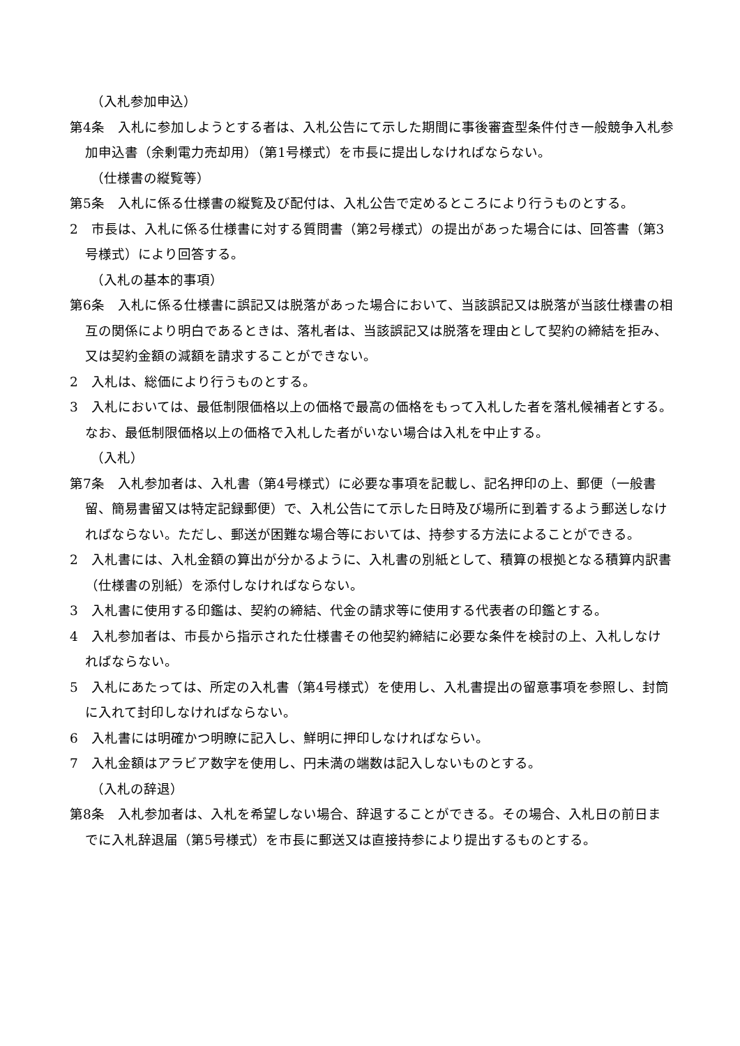（入札参加申込）
第4条　入札に参加しようとする者は、入札公告にて示した期間に事後審査型条件付き一般競争入札参加申込書（余剰電力売却用）（第1号様式）を市長に提出しなければならない。
（仕様書の縦覧等）
第5条　入札に係る仕様書の縦覧及び配付は、入札公告で定めるところにより行うものとする。
2　市長は、入札に係る仕様書に対する質問書（第2号様式）の提出があった場合には、回答書（第3号様式）により回答する。
（入札の基本的事項）
第6条　入札に係る仕様書に誤記又は脱落があった場合において、当該誤記又は脱落が当該仕様書の相互の関係により明白であるときは、落札者は、当該誤記又は脱落を理由として契約の締結を拒み、又は契約金額の減額を請求することができない。
2　入札は、総価により行うものとする。
3　入札においては、最低制限価格以上の価格で最高の価格をもって入札した者を落札候補者とする。なお、最低制限価格以上の価格で入札した者がいない場合は入札を中止する。
（入札）
第7条　入札参加者は、入札書（第4号様式）に必要な事項を記載し、記名押印の上、郵便（一般書留、簡易書留又は特定記録郵便）で、入札公告にて示した日時及び場所に到着するよう郵送しなければならない。ただし、郵送が困難な場合等においては、持参する方法によることができる。
2　入札書には、入札金額の算出が分かるように、入札書の別紙として、積算の根拠となる積算内訳書（仕様書の別紙）を添付しなければならない。
3　入札書に使用する印鑑は、契約の締結、代金の請求等に使用する代表者の印鑑とする。
4　入札参加者は、市長から指示された仕様書その他契約締結に必要な条件を検討の上、入札しなければならない。
5　入札にあたっては、所定の入札書（第4号様式）を使用し、入札書提出の留意事項を参照し、封筒に入れて封印しなければならない。
6　入札書には明確かつ明瞭に記入し、鮮明に押印しなければならい。
7　入札金額はアラビア数字を使用し、円未満の端数は記入しないものとする。
（入札の辞退）
第8条　入札参加者は、入札を希望しない場合、辞退することができる。その場合、入札日の前日までに入札辞退届（第5号様式）を市長に郵送又は直接持参により提出するものとする。